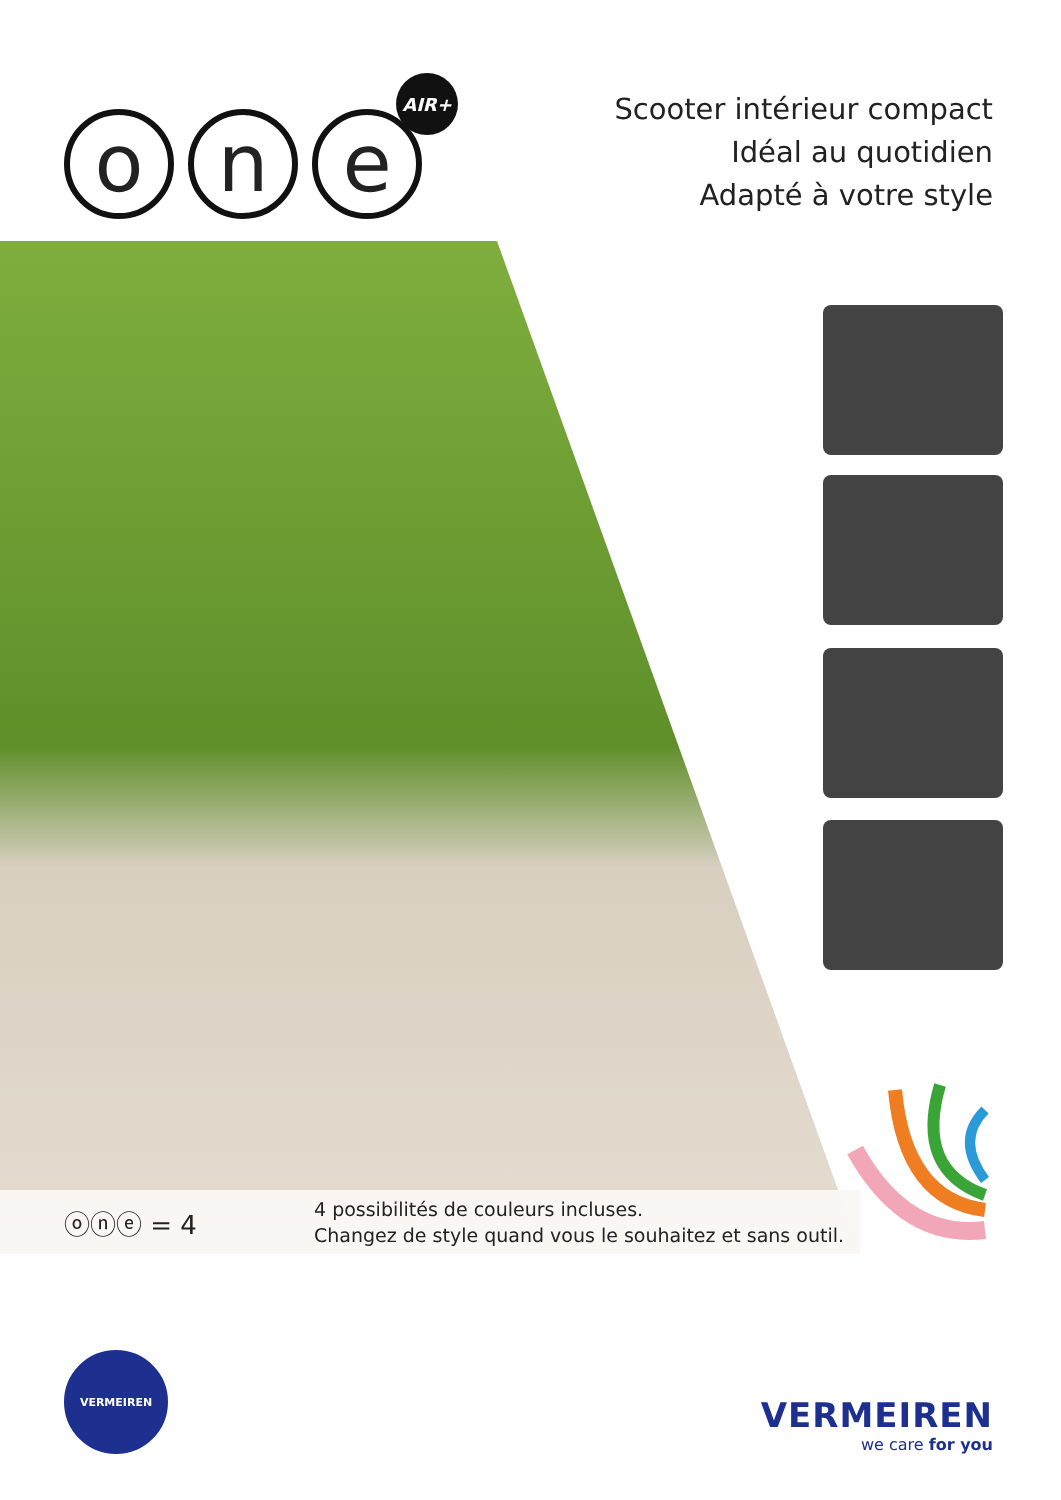o n e
AIR+
Scooter intérieur compact
Idéal au quotidien
Adapté à votre style
ⓞⓝⓔ = 4
4 possibilités de couleurs incluses.
Changez de style quand vous le souhaitez et sans outil.
VERMEIREN
VERMEIREN
we care for you